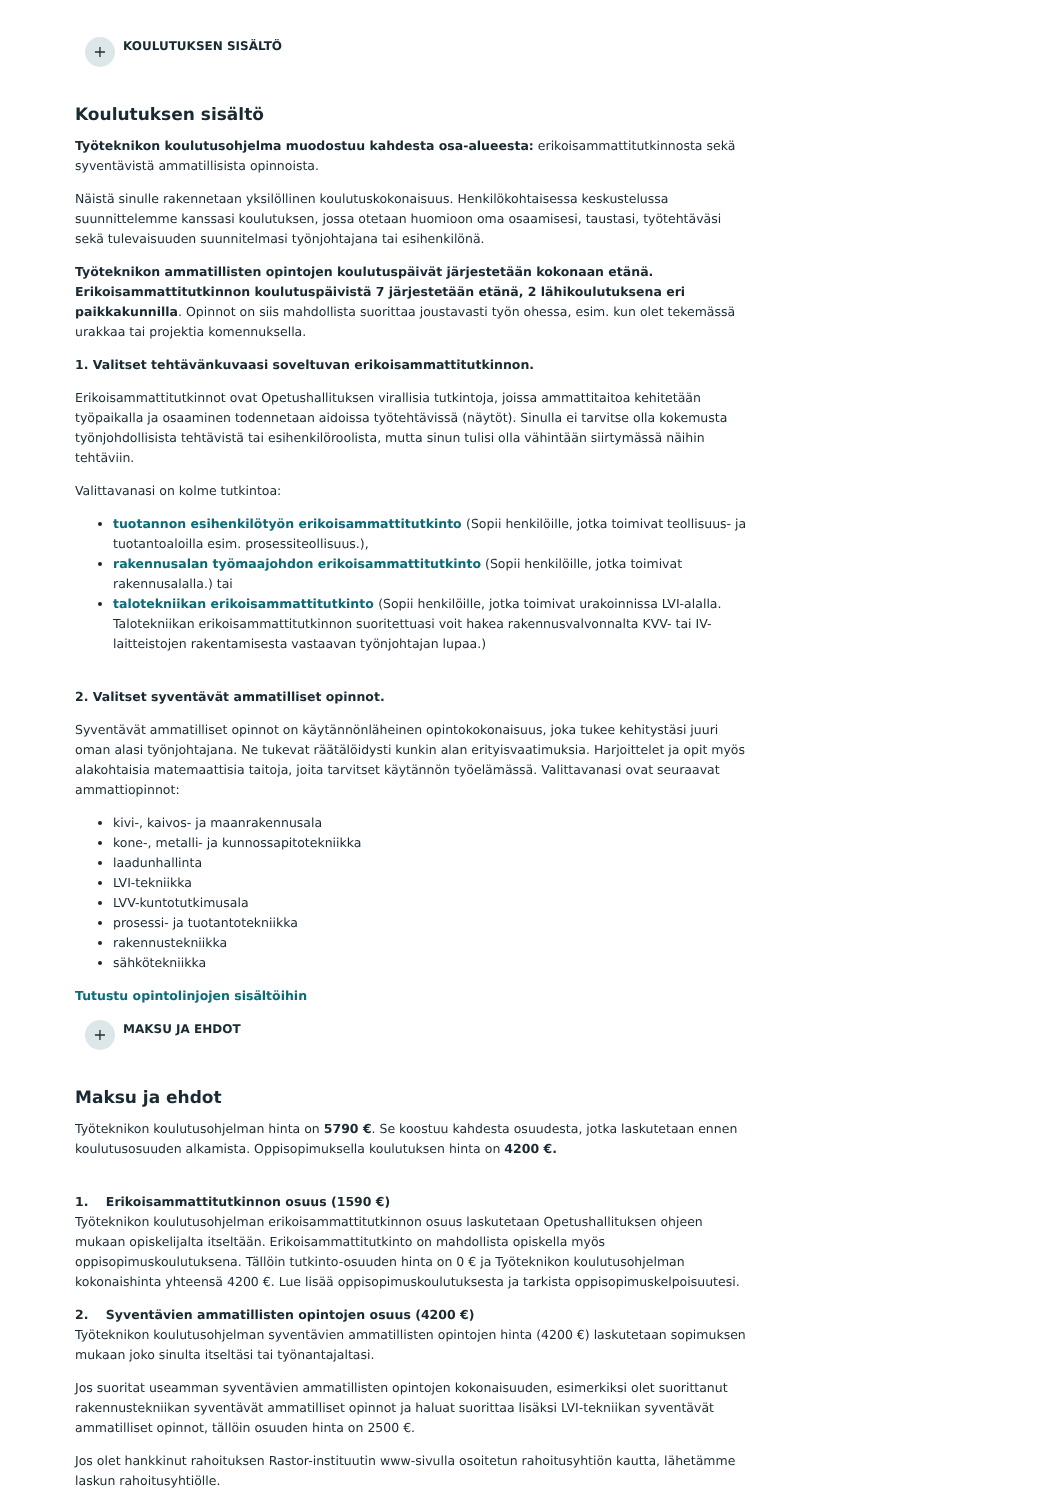+ KOULUTUKSEN SISÄLTÖ
Koulutuksen sisältö
Työteknikon koulutusohjelma muodostuu kahdesta osa-alueesta: erikoisammattitutkinnosta sekä syventävistä ammatillisista opinnoista.
Näistä sinulle rakennetaan yksilöllinen koulutuskokonaisuus. Henkilökohtaisessa keskustelussa suunnittelemme kanssasi koulutuksen, jossa otetaan huomioon oma osaamisesi, taustasi, työtehtäväsi sekä tulevaisuuden suunnitelmasi työnjohtajana tai esihenkilönä.
Työteknikon ammatillisten opintojen koulutuspäivät järjestetään kokonaan etänä. Erikoisammattitutkinnon koulutuspäivistä 7 järjestetään etänä, 2 lähikoulutuksena eri paikkakunnilla. Opinnot on siis mahdollista suorittaa joustavasti työn ohessa, esim. kun olet tekemässä urakkaa tai projektia komennuksella.
1. Valitset tehtävänkuvaasi soveltuvan erikoisammattitutkinnon.
Erikoisammattitutkinnot ovat Opetushallituksen virallisia tutkintoja, joissa ammattitaitoa kehitetään työpaikalla ja osaaminen todennetaan aidoissa työtehtävissä (näytöt). Sinulla ei tarvitse olla kokemusta työnjohdollisista tehtävistä tai esihenkilöroolista, mutta sinun tulisi olla vähintään siirtymässä näihin tehtäviin.
Valittavanasi on kolme tutkintoa:
tuotannon esihenkilötyön erikoisammattitutkinto (Sopii henkilöille, jotka toimivat teollisuus- ja tuotantoaloilla esim. prosessiteollisuus.),
rakennusalan työmaajohdon erikoisammattitutkinto (Sopii henkilöille, jotka toimivat rakennusalalla.) tai
talotekniikan erikoisammattitutkinto (Sopii henkilöille, jotka toimivat urakoinnissa LVI-alalla. Talotekniikan erikoisammattitutkinnon suoritettuasi voit hakea rakennusvalvonnalta KVV- tai IV-laitteistojen rakentamisesta vastaavan työnjohtajan lupaa.)
2. Valitset syventävät ammatilliset opinnot.
Syventävät ammatilliset opinnot on käytännönläheinen opintokokonaisuus, joka tukee kehitystäsi juuri oman alasi työnjohtajana. Ne tukevat räätälöidysti kunkin alan erityisvaatimuksia. Harjoittelet ja opit myös alakohtaisia matemaattisia taitoja, joita tarvitset käytännön työelämässä. Valittavanasi ovat seuraavat ammattiopinnot:
kivi-, kaivos- ja maanrakennusala
kone-, metalli- ja kunnossapitotekniikka
laadunhallinta
LVI-tekniikka
LVV-kuntotutkimusala
prosessi- ja tuotantotekniikka
rakennustekniikka
sähkötekniikka
Tutustu opintolinjojen sisältöihin
+ MAKSU JA EHDOT
Maksu ja ehdot
Työteknikon koulutusohjelman hinta on 5790 €. Se koostuu kahdesta osuudesta, jotka laskutetaan ennen koulutusosuuden alkamista. Oppisopimuksella koulutuksen hinta on 4200 €.
1. Erikoisammattitutkinnon osuus (1590 €)
Työteknikon koulutusohjelman erikoisammattitutkinnon osuus laskutetaan Opetushallituksen ohjeen mukaan opiskelijalta itseltään. Erikoisammattitutkinto on mahdollista opiskella myös oppisopimuskoulutuksena. Tällöin tutkinto-osuuden hinta on 0 € ja Työteknikon koulutusohjelman kokonaishinta yhteensä 4200 €. Lue lisää oppisopimuskoulutuksesta ja tarkista oppisopimuskelpoisuutesi.
2. Syventävien ammatillisten opintojen osuus (4200 €)
Työteknikon koulutusohjelman syventävien ammatillisten opintojen hinta (4200 €) laskutetaan sopimuksen mukaan joko sinulta itseltäsi tai työnantajaltasi.
Jos suoritat useamman syventävien ammatillisten opintojen kokonaisuuden, esimerkiksi olet suorittanut rakennustekniikan syventävät ammatilliset opinnot ja haluat suorittaa lisäksi LVI-tekniikan syventävät ammatilliset opinnot, tällöin osuuden hinta on 2500 €.
Jos olet hankkinut rahoituksen Rastor-instituutin www-sivulla osoitetun rahoitusyhtiön kautta, lähetämme laskun rahoitusyhtiölle.